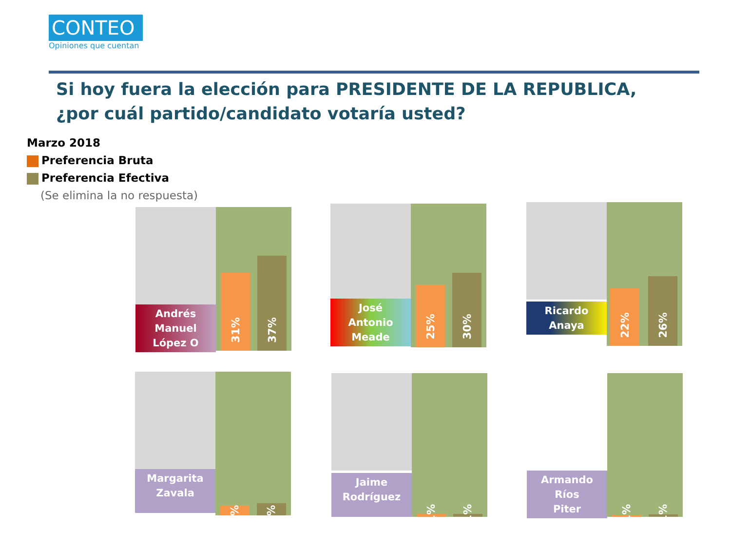CONTEO
Opiniones que cuentan
Si hoy fuera la elección para PRESIDENTE DE LA REPUBLICA, ¿por cuál partido/candidato votaría usted?
Marzo 2018
Preferencia Bruta
Preferencia Efectiva
(Se elimina la no respuesta)
Andrés
Manuel
López O
31% 37%
José
Antonio
Meade
25% 30%
Ricardo
Anaya
22% 26%
Margarita
Zavala
4% 5%
Jaime
Rodríguez
1% 1%
Armando
Ríos
Piter
1% 1%